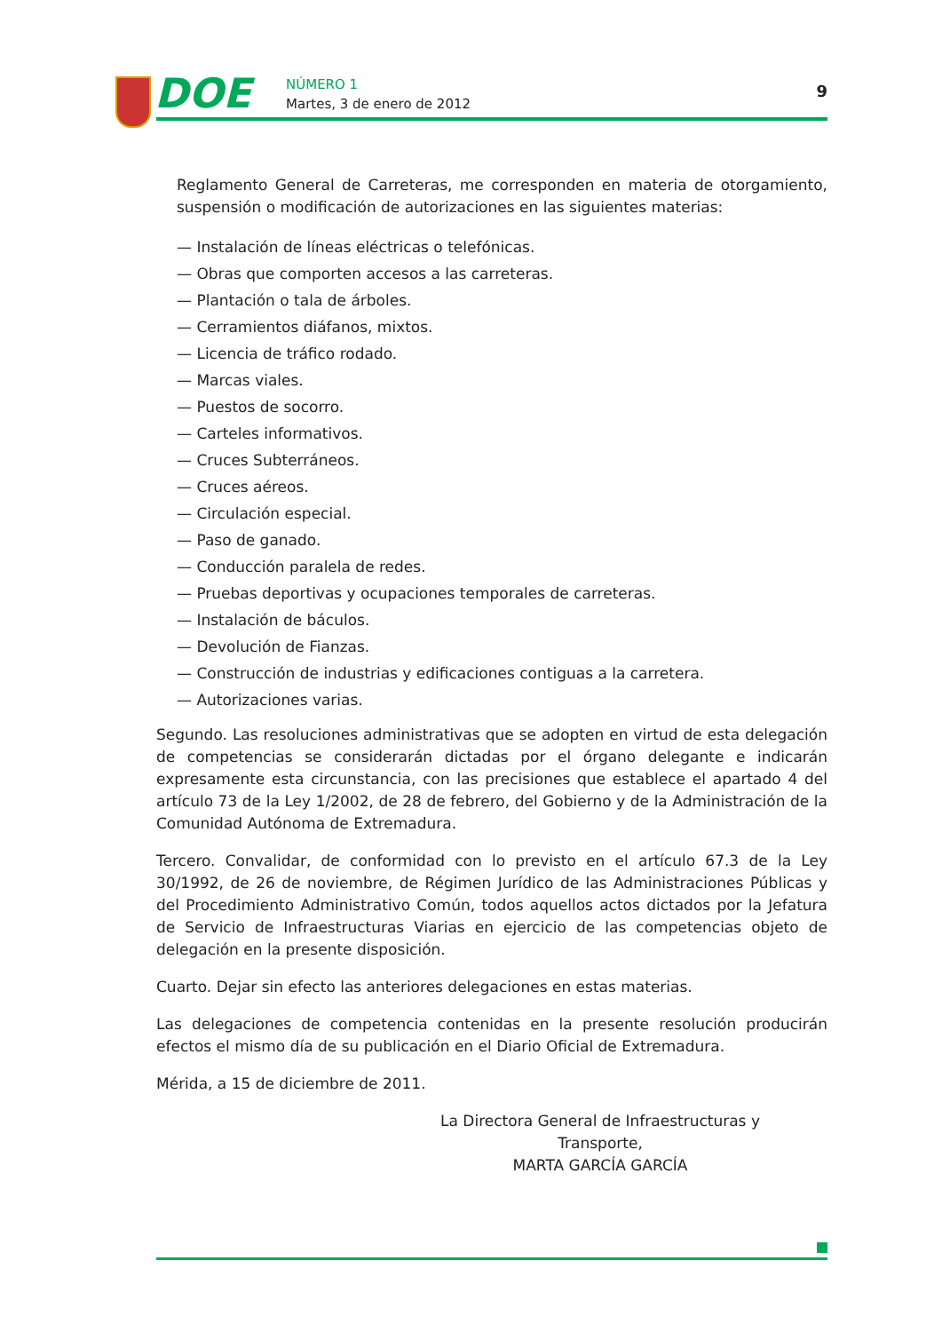DOE NÚMERO 1
Martes, 3 de enero de 2012
9
Reglamento General de Carreteras, me corresponden en materia de otorgamiento, suspensión o modificación de autorizaciones en las siguientes materias:
— Instalación de líneas eléctricas o telefónicas.
— Obras que comporten accesos a las carreteras.
— Plantación o tala de árboles.
— Cerramientos diáfanos, mixtos.
— Licencia de tráfico rodado.
— Marcas viales.
— Puestos de socorro.
— Carteles informativos.
— Cruces Subterráneos.
— Cruces aéreos.
— Circulación especial.
— Paso de ganado.
— Conducción paralela de redes.
— Pruebas deportivas y ocupaciones temporales de carreteras.
— Instalación de báculos.
— Devolución de Fianzas.
— Construcción de industrias y edificaciones contiguas a la carretera.
— Autorizaciones varias.
Segundo. Las resoluciones administrativas que se adopten en virtud de esta delegación de competencias se considerarán dictadas por el órgano delegante e indicarán expresamente esta circunstancia, con las precisiones que establece el apartado 4 del artículo 73 de la Ley 1/2002, de 28 de febrero, del Gobierno y de la Administración de la Comunidad Autónoma de Extremadura.
Tercero. Convalidar, de conformidad con lo previsto en el artículo 67.3 de la Ley 30/1992, de 26 de noviembre, de Régimen Jurídico de las Administraciones Públicas y del Procedimiento Administrativo Común, todos aquellos actos dictados por la Jefatura de Servicio de Infraestructuras Viarias en ejercicio de las competencias objeto de delegación en la presente disposición.
Cuarto. Dejar sin efecto las anteriores delegaciones en estas materias.
Las delegaciones de competencia contenidas en la presente resolución producirán efectos el mismo día de su publicación en el Diario Oficial de Extremadura.
Mérida, a 15 de diciembre de 2011.
La Directora General de Infraestructuras y Transporte,
MARTA GARCÍA GARCÍA